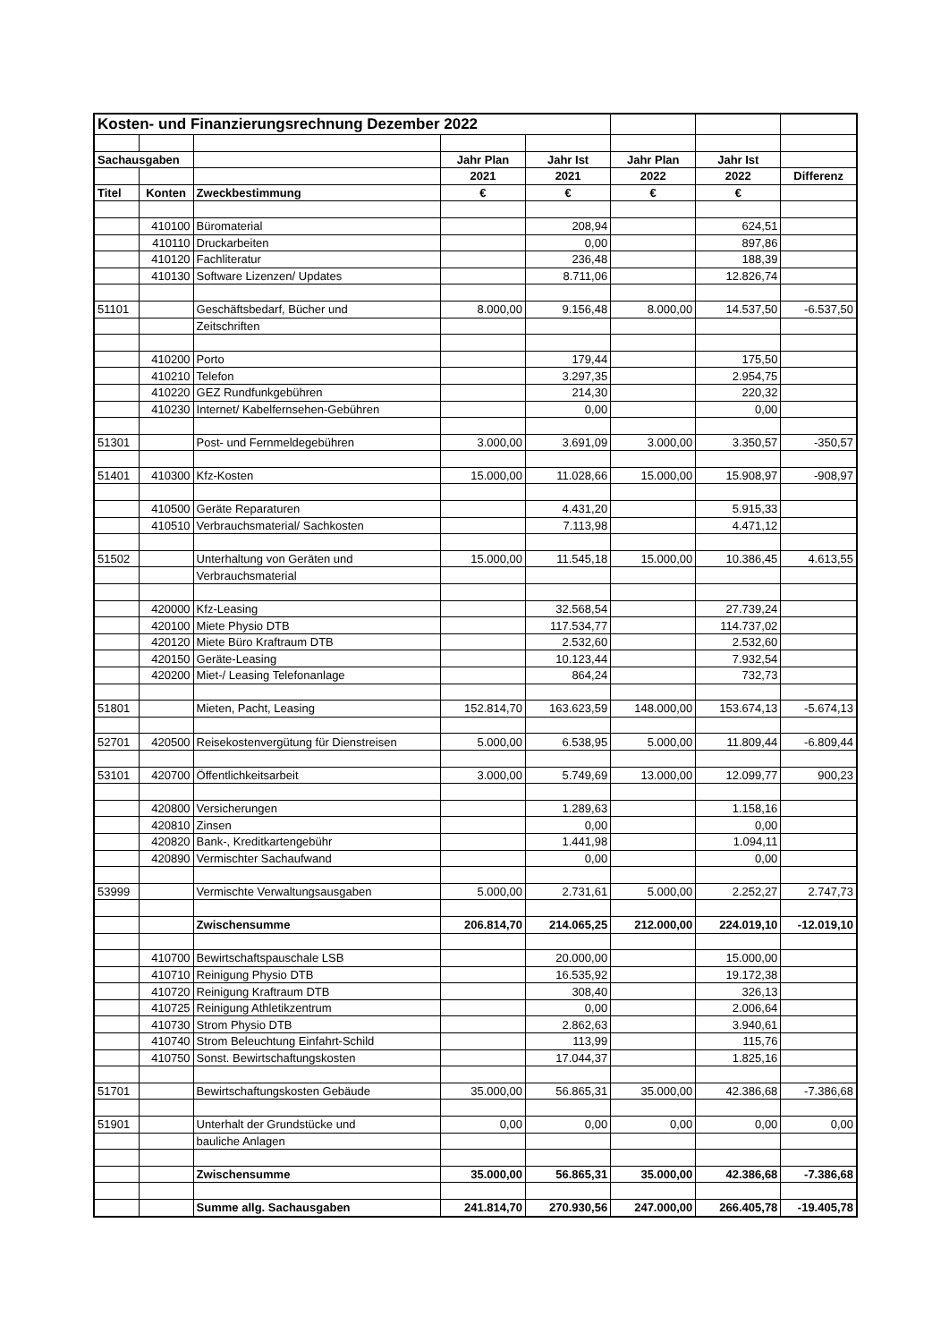| Kosten- und Finanzierungsrechnung Dezember 2022 | | | | | | | |
| Sachausgaben | | | Jahr Plan | Jahr Ist | Jahr Plan | Jahr Ist | |
| | | | 2021 | 2021 | 2022 | 2022 | Differenz |
| Titel | Konten | Zweckbestimmung | € | € | € | € | |
| | 410100 | Büromaterial | | 208,94 | | 624,51 | |
| | 410110 | Druckarbeiten | | 0,00 | | 897,86 | |
| | 410120 | Fachliteratur | | 236,48 | | 188,39 | |
| | 410130 | Software Lizenzen/ Updates | | 8.711,06 | | 12.826,74 | |
| 51101 | | Geschäftsbedarf, Bücher und | 8.000,00 | 9.156,48 | 8.000,00 | 14.537,50 | -6.537,50 |
| | | Zeitschriften | | | | | |
| | 410200 | Porto | | 179,44 | | 175,50 | |
| | 410210 | Telefon | | 3.297,35 | | 2.954,75 | |
| | 410220 | GEZ Rundfunkgebühren | | 214,30 | | 220,32 | |
| | 410230 | Internet/ Kabelfernsehen-Gebühren | | 0,00 | | 0,00 | |
| 51301 | | Post- und Fernmeldegebühren | 3.000,00 | 3.691,09 | 3.000,00 | 3.350,57 | -350,57 |
| 51401 | 410300 | Kfz-Kosten | 15.000,00 | 11.028,66 | 15.000,00 | 15.908,97 | -908,97 |
| | 410500 | Geräte Reparaturen | | 4.431,20 | | 5.915,33 | |
| | 410510 | Verbrauchsmaterial/ Sachkosten | | 7.113,98 | | 4.471,12 | |
| 51502 | | Unterhaltung von Geräten und | 15.000,00 | 11.545,18 | 15.000,00 | 10.386,45 | 4.613,55 |
| | | Verbrauchsmaterial | | | | | |
| | 420000 | Kfz-Leasing | | 32.568,54 | | 27.739,24 | |
| | 420100 | Miete Physio DTB | | 117.534,77 | | 114.737,02 | |
| | 420120 | Miete Büro Kraftraum DTB | | 2.532,60 | | 2.532,60 | |
| | 420150 | Geräte-Leasing | | 10.123,44 | | 7.932,54 | |
| | 420200 | Miet-/ Leasing Telefonanlage | | 864,24 | | 732,73 | |
| 51801 | | Mieten, Pacht, Leasing | 152.814,70 | 163.623,59 | 148.000,00 | 153.674,13 | -5.674,13 |
| 52701 | 420500 | Reisekostenvergütung für Dienstreisen | 5.000,00 | 6.538,95 | 5.000,00 | 11.809,44 | -6.809,44 |
| 53101 | 420700 | Öffentlichkeitsarbeit | 3.000,00 | 5.749,69 | 13.000,00 | 12.099,77 | 900,23 |
| | 420800 | Versicherungen | | 1.289,63 | | 1.158,16 | |
| | 420810 | Zinsen | | 0,00 | | 0,00 | |
| | 420820 | Bank-, Kreditkartengebühr | | 1.441,98 | | 1.094,11 | |
| | 420890 | Vermischter Sachaufwand | | 0,00 | | 0,00 | |
| 53999 | | Vermischte Verwaltungsausgaben | 5.000,00 | 2.731,61 | 5.000,00 | 2.252,27 | 2.747,73 |
| | | Zwischensumme | 206.814,70 | 214.065,25 | 212.000,00 | 224.019,10 | -12.019,10 |
| | 410700 | Bewirtschaftspauschale LSB | | 20.000,00 | | 15.000,00 | |
| | 410710 | Reinigung Physio DTB | | 16.535,92 | | 19.172,38 | |
| | 410720 | Reinigung Kraftraum DTB | | 308,40 | | 326,13 | |
| | 410725 | Reinigung Athletikzentrum | | 0,00 | | 2.006,64 | |
| | 410730 | Strom Physio DTB | | 2.862,63 | | 3.940,61 | |
| | 410740 | Strom Beleuchtung Einfahrt-Schild | | 113,99 | | 115,76 | |
| | 410750 | Sonst. Bewirtschaftungskosten | | 17.044,37 | | 1.825,16 | |
| 51701 | | Bewirtschaftungskosten Gebäude | 35.000,00 | 56.865,31 | 35.000,00 | 42.386,68 | -7.386,68 |
| 51901 | | Unterhalt der Grundstücke und | 0,00 | 0,00 | 0,00 | 0,00 | 0,00 |
| | | bauliche Anlagen | | | | | |
| | | Zwischensumme | 35.000,00 | 56.865,31 | 35.000,00 | 42.386,68 | -7.386,68 |
| | | Summe allg. Sachausgaben | 241.814,70 | 270.930,56 | 247.000,00 | 266.405,78 | -19.405,78 |